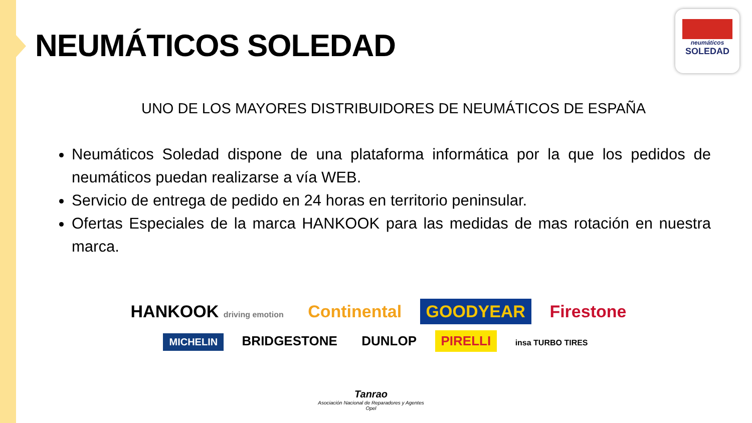NEUMÁTICOS SOLEDAD
neumáticos
SOLEDAD
UNO DE LOS MAYORES DISTRIBUIDORES DE NEUMÁTICOS DE ESPAÑA
Neumáticos Soledad dispone de una plataforma informática por la que los pedidos de neumáticos puedan realizarse a vía WEB.
Servicio de entrega de pedido en 24 horas en territorio peninsular.
Ofertas Especiales de la marca HANKOOK para las medidas de mas rotación en nuestra marca.
HANKOOK driving emotion Continental GOODYEAR Firestone
MICHELIN BRIDGESTONE DUNLOP PIRELLI insa TURBO TIRES
Tanrao
Asociación Nacional de Reparadores y Agentes Opel